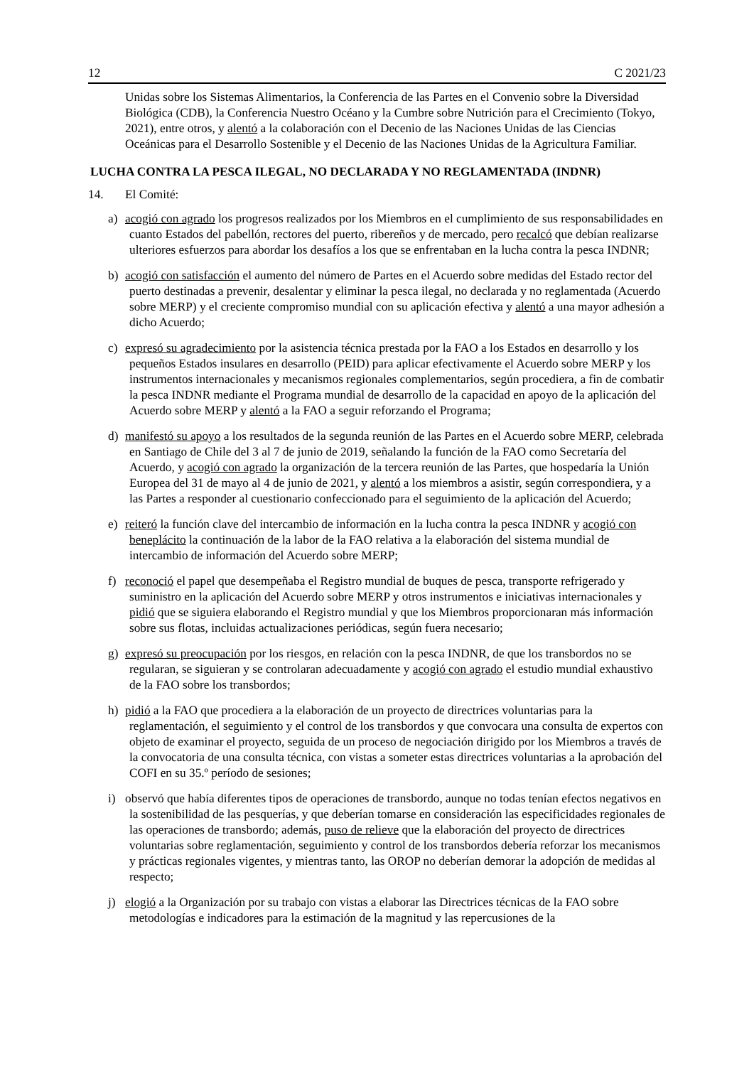12 C 2021/23
Unidas sobre los Sistemas Alimentarios, la Conferencia de las Partes en el Convenio sobre la Diversidad Biológica (CDB), la Conferencia Nuestro Océano y la Cumbre sobre Nutrición para el Crecimiento (Tokyo, 2021), entre otros, y alentó a la colaboración con el Decenio de las Naciones Unidas de las Ciencias Oceánicas para el Desarrollo Sostenible y el Decenio de las Naciones Unidas de la Agricultura Familiar.
LUCHA CONTRA LA PESCA ILEGAL, NO DECLARADA Y NO REGLAMENTADA (INDNR)
14. El Comité:
a) acogió con agrado los progresos realizados por los Miembros en el cumplimiento de sus responsabilidades en cuanto Estados del pabellón, rectores del puerto, ribereños y de mercado, pero recalcó que debían realizarse ulteriores esfuerzos para abordar los desafíos a los que se enfrentaban en la lucha contra la pesca INDNR;
b) acogió con satisfacción el aumento del número de Partes en el Acuerdo sobre medidas del Estado rector del puerto destinadas a prevenir, desalentar y eliminar la pesca ilegal, no declarada y no reglamentada (Acuerdo sobre MERP) y el creciente compromiso mundial con su aplicación efectiva y alentó a una mayor adhesión a dicho Acuerdo;
c) expresó su agradecimiento por la asistencia técnica prestada por la FAO a los Estados en desarrollo y los pequeños Estados insulares en desarrollo (PEID) para aplicar efectivamente el Acuerdo sobre MERP y los instrumentos internacionales y mecanismos regionales complementarios, según procediera, a fin de combatir la pesca INDNR mediante el Programa mundial de desarrollo de la capacidad en apoyo de la aplicación del Acuerdo sobre MERP y alentó a la FAO a seguir reforzando el Programa;
d) manifestó su apoyo a los resultados de la segunda reunión de las Partes en el Acuerdo sobre MERP, celebrada en Santiago de Chile del 3 al 7 de junio de 2019, señalando la función de la FAO como Secretaría del Acuerdo, y acogió con agrado la organización de la tercera reunión de las Partes, que hospedaría la Unión Europea del 31 de mayo al 4 de junio de 2021, y alentó a los miembros a asistir, según correspondiera, y a las Partes a responder al cuestionario confeccionado para el seguimiento de la aplicación del Acuerdo;
e) reiteró la función clave del intercambio de información en la lucha contra la pesca INDNR y acogió con beneplácito la continuación de la labor de la FAO relativa a la elaboración del sistema mundial de intercambio de información del Acuerdo sobre MERP;
f) reconoció el papel que desempeñaba el Registro mundial de buques de pesca, transporte refrigerado y suministro en la aplicación del Acuerdo sobre MERP y otros instrumentos e iniciativas internacionales y pidió que se siguiera elaborando el Registro mundial y que los Miembros proporcionaran más información sobre sus flotas, incluidas actualizaciones periódicas, según fuera necesario;
g) expresó su preocupación por los riesgos, en relación con la pesca INDNR, de que los transbordos no se regularan, se siguieran y se controlaran adecuadamente y acogió con agrado el estudio mundial exhaustivo de la FAO sobre los transbordos;
h) pidió a la FAO que procediera a la elaboración de un proyecto de directrices voluntarias para la reglamentación, el seguimiento y el control de los transbordos y que convocara una consulta de expertos con objeto de examinar el proyecto, seguida de un proceso de negociación dirigido por los Miembros a través de la convocatoria de una consulta técnica, con vistas a someter estas directrices voluntarias a la aprobación del COFI en su 35.º período de sesiones;
i) observó que había diferentes tipos de operaciones de transbordo, aunque no todas tenían efectos negativos en la sostenibilidad de las pesquerías, y que deberían tomarse en consideración las especificidades regionales de las operaciones de transbordo; además, puso de relieve que la elaboración del proyecto de directrices voluntarias sobre reglamentación, seguimiento y control de los transbordos debería reforzar los mecanismos y prácticas regionales vigentes, y mientras tanto, las OROP no deberían demorar la adopción de medidas al respecto;
j) elogió a la Organización por su trabajo con vistas a elaborar las Directrices técnicas de la FAO sobre metodologías e indicadores para la estimación de la magnitud y las repercusiones de la